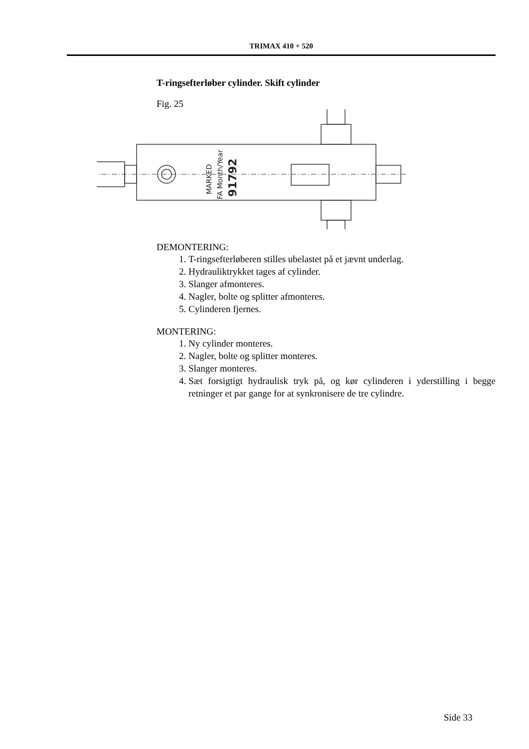TRIMAX 410 + 520
T-ringsefterløber cylinder. Skift cylinder
Fig. 25
MARKED
FA Month/Year
91792
DEMONTERING:
1. T-ringsefterløberen stilles ubelastet på et jævnt underlag.
2. Hydrauliktrykket tages af cylinder.
3. Slanger afmonteres.
4. Nagler, bolte og splitter afmonteres.
5. Cylinderen fjernes.
MONTERING:
1. Ny cylinder monteres.
2. Nagler, bolte og splitter monteres.
3. Slanger monteres.
4. Sæt forsigtigt hydraulisk tryk på, og kør cylinderen i yderstilling i begge retninger et par gange for at synkronisere de tre cylindre.
Side 33